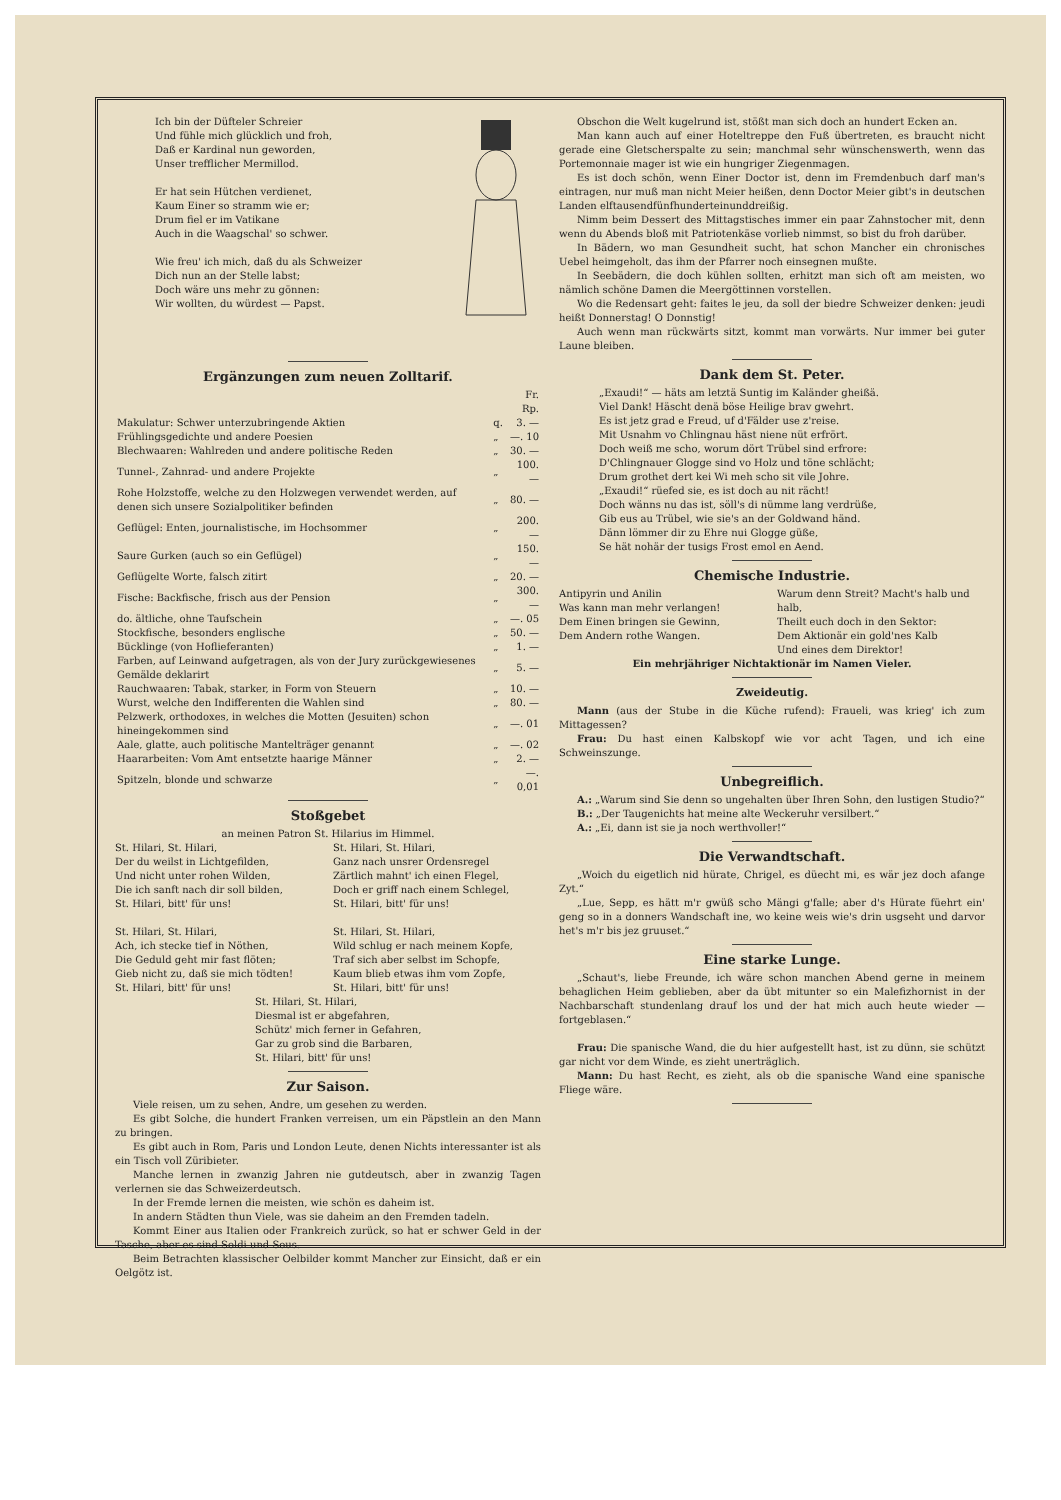Ich bin der Düfteler Schreier
Und fühle mich glücklich und froh,
Daß er Kardinal nun geworden,
Unser trefflicher Mermillod.
Er hat sein Hütchen verdienet,
Kaum Einer so stramm wie er;
Drum fiel er im Vatikane
Auch in die Waagschal' so schwer.
Wie freu' ich mich, daß du als Schweizer
Dich nun an der Stelle labst;
Doch wäre uns mehr zu gönnen:
Wir wollten, du würdest — Papst.
Ergänzungen zum neuen Zolltarif.
| | | Fr. Rp. |
| Makulatur: Schwer unterzubringende Aktien | q. | 3. — |
| Frühlingsgedichte und andere Poesien | „ | —. 10 |
| Blechwaaren: Wahlreden und andere politische Reden | „ | 30. — |
| Tunnel-, Zahnrad- und andere Projekte | „ | 100. — |
| Rohe Holzstoffe, welche zu den Holzwegen verwendet werden, auf denen sich unsere Sozialpolitiker befinden | „ | 80. — |
| Geflügel: Enten, journalistische, im Hochsommer | „ | 200. — |
| Saure Gurken (auch so ein Geflügel) | „ | 150. — |
| Geflügelte Worte, falsch zitirt | „ | 20. — |
| Fische: Backfische, frisch aus der Pension | „ | 300. — |
| do. ältliche, ohne Taufschein | „ | —. 05 |
| Stockfische, besonders englische | „ | 50. — |
| Bücklinge (von Hoflieferanten) | „ | 1. — |
| Farben, auf Leinwand aufgetragen, als von der Jury zurückgewiesenes Gemälde deklarirt | „ | 5. — |
| Rauchwaaren: Tabak, starker, in Form von Steuern | „ | 10. — |
| Wurst, welche den Indifferenten die Wahlen sind | „ | 80. — |
| Pelzwerk, orthodoxes, in welches die Motten (Jesuiten) schon hineingekommen sind | „ | —. 01 |
| Aale, glatte, auch politische Mantelträger genannt | „ | —. 02 |
| Haararbeiten: Vom Amt entsetzte haarige Männer | „ | 2. — |
| Spitzeln, blonde und schwarze | „ | —. 0,01 |
Stoßgebet
an meinen Patron St. Hilarius im Himmel.
St. Hilari, St. Hilari,
Der du weilst in Lichtgefilden,
Und nicht unter rohen Wilden,
Die ich sanft nach dir soll bilden,
St. Hilari, bitt' für uns!
St. Hilari, St. Hilari,
Ach, ich stecke tief in Nöthen,
Die Geduld geht mir fast flöten;
Gieb nicht zu, daß sie mich tödten!
St. Hilari, bitt' für uns!
St. Hilari, St. Hilari,
Ganz nach unsrer Ordensregel
Zärtlich mahnt' ich einen Flegel,
Doch er griff nach einem Schlegel,
St. Hilari, bitt' für uns!
St. Hilari, St. Hilari,
Wild schlug er nach meinem Kopfe,
Traf sich aber selbst im Schopfe,
Kaum blieb etwas ihm vom Zopfe,
St. Hilari, bitt' für uns!
St. Hilari, St. Hilari,
Diesmal ist er abgefahren,
Schütz' mich ferner in Gefahren,
Gar zu grob sind die Barbaren,
St. Hilari, bitt' für uns!
Zur Saison.
Viele reisen, um zu sehen, Andre, um gesehen zu werden.
Es gibt Solche, die hundert Franken verreisen, um ein Päpstlein an den Mann zu bringen.
Es gibt auch in Rom, Paris und London Leute, denen Nichts interessanter ist als ein Tisch voll Züribieter.
Manche lernen in zwanzig Jahren nie gutdeutsch, aber in zwanzig Tagen verlernen sie das Schweizerdeutsch.
In der Fremde lernen die meisten, wie schön es daheim ist.
In andern Städten thun Viele, was sie daheim an den Fremden tadeln.
Kommt Einer aus Italien oder Frankreich zurück, so hat er schwer Geld in der Tasche, aber es sind Soldi und Sous.
Beim Betrachten klassischer Oelbilder kommt Mancher zur Einsicht, daß er ein Oelgötz ist.
Obschon die Welt kugelrund ist, stößt man sich doch an hundert Ecken an.
Man kann auch auf einer Hoteltreppe den Fuß übertreten, es braucht nicht gerade eine Gletscherspalte zu sein; manchmal sehr wünschenswerth, wenn das Portemonnaie mager ist wie ein hungriger Ziegenmagen.
Es ist doch schön, wenn Einer Doctor ist, denn im Fremdenbuch darf man's eintragen, nur muß man nicht Meier heißen, denn Doctor Meier gibt's in deutschen Landen elftausendfünfhunderteinunddreißig.
Nimm beim Dessert des Mittagstisches immer ein paar Zahnstocher mit, denn wenn du Abends bloß mit Patriotenkäse vorlieb nimmst, so bist du froh darüber.
In Bädern, wo man Gesundheit sucht, hat schon Mancher ein chronisches Uebel heimgeholt, das ihm der Pfarrer noch einsegnen mußte.
In Seebädern, die doch kühlen sollten, erhitzt man sich oft am meisten, wo nämlich schöne Damen die Meergöttinnen vorstellen.
Wo die Redensart geht: faites le jeu, da soll der biedre Schweizer denken: jeudi heißt Donnerstag! O Donnstig!
Auch wenn man rückwärts sitzt, kommt man vorwärts. Nur immer bei guter Laune bleiben.
Dank dem St. Peter.
„Exaudi!“ — häts am letztä Suntig im Kaländer gheißä.
Viel Dank! Häscht denä böse Heilige brav gwehrt.
Es ist jetz grad e Freud, uf d'Fälder use z'reise.
Mit Usnahm vo Chlingnau häst niene nüt erfrört.
Doch weiß me scho, worum dört Trübel sind erfrore:
D'Chlingnauer Glogge sind vo Holz und töne schlächt;
Drum grothet dert kei Wi meh scho sit vile Johre.
„Exaudi!“ rüefed sie, es ist doch au nit rächt!
Doch wänns nu das ist, söll's di nümme lang verdrüße,
Gib eus au Trübel, wie sie's an der Goldwand händ.
Dänn lömmer dir zu Ehre nui Glogge güße,
Se hät nohär der tusigs Frost emol en Aend.
Chemische Industrie.
Antipyrin und Anilin
Was kann man mehr verlangen!
Dem Einen bringen sie Gewinn,
Dem Andern rothe Wangen.
Warum denn Streit? Macht's halb und halb,
Theilt euch doch in den Sektor:
Dem Aktionär ein gold'nes Kalb
Und eines dem Direktor!
Ein mehrjähriger Nichtaktionär im Namen Vieler.
Zweideutig.
Mann (aus der Stube in die Küche rufend): Fraueli, was krieg' ich zum Mittagessen?
Frau: Du hast einen Kalbskopf wie vor acht Tagen, und ich eine Schweinszunge.
Unbegreiflich.
A.: „Warum sind Sie denn so ungehalten über Ihren Sohn, den lustigen Studio?“
B.: „Der Taugenichts hat meine alte Weckeruhr versilbert.“
A.: „Ei, dann ist sie ja noch werthvoller!“
Die Verwandtschaft.
„Woich du eigetlich nid hürate, Chrigel, es düecht mi, es wär jez doch afange Zyt.“
„Lue, Sepp, es hätt m'r gwüß scho Mängi g'falle; aber d's Hürate füehrt ein' geng so in a donners Wandschaft ine, wo keine weis wie's drin usgseht und darvor het's m'r bis jez gruuset.“
Eine starke Lunge.
„Schaut's, liebe Freunde, ich wäre schon manchen Abend gerne in meinem behaglichen Heim geblieben, aber da übt mitunter so ein Malefizhornist in der Nachbarschaft stundenlang drauf los und der hat mich auch heute wieder — fortgeblasen.“
Frau: Die spanische Wand, die du hier aufgestellt hast, ist zu dünn, sie schützt gar nicht vor dem Winde, es zieht unerträglich.
Mann: Du hast Recht, es zieht, als ob die spanische Wand eine spanische Fliege wäre.